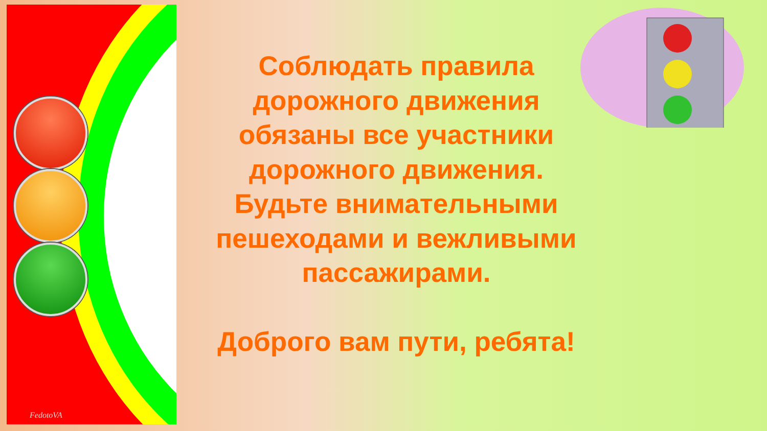FedotoVA
Соблюдать правила
дорожного движения
обязаны все участники
дорожного движения.
Будьте внимательными
пешеходами и вежливыми
пассажирами.
Доброго вам пути, ребята!